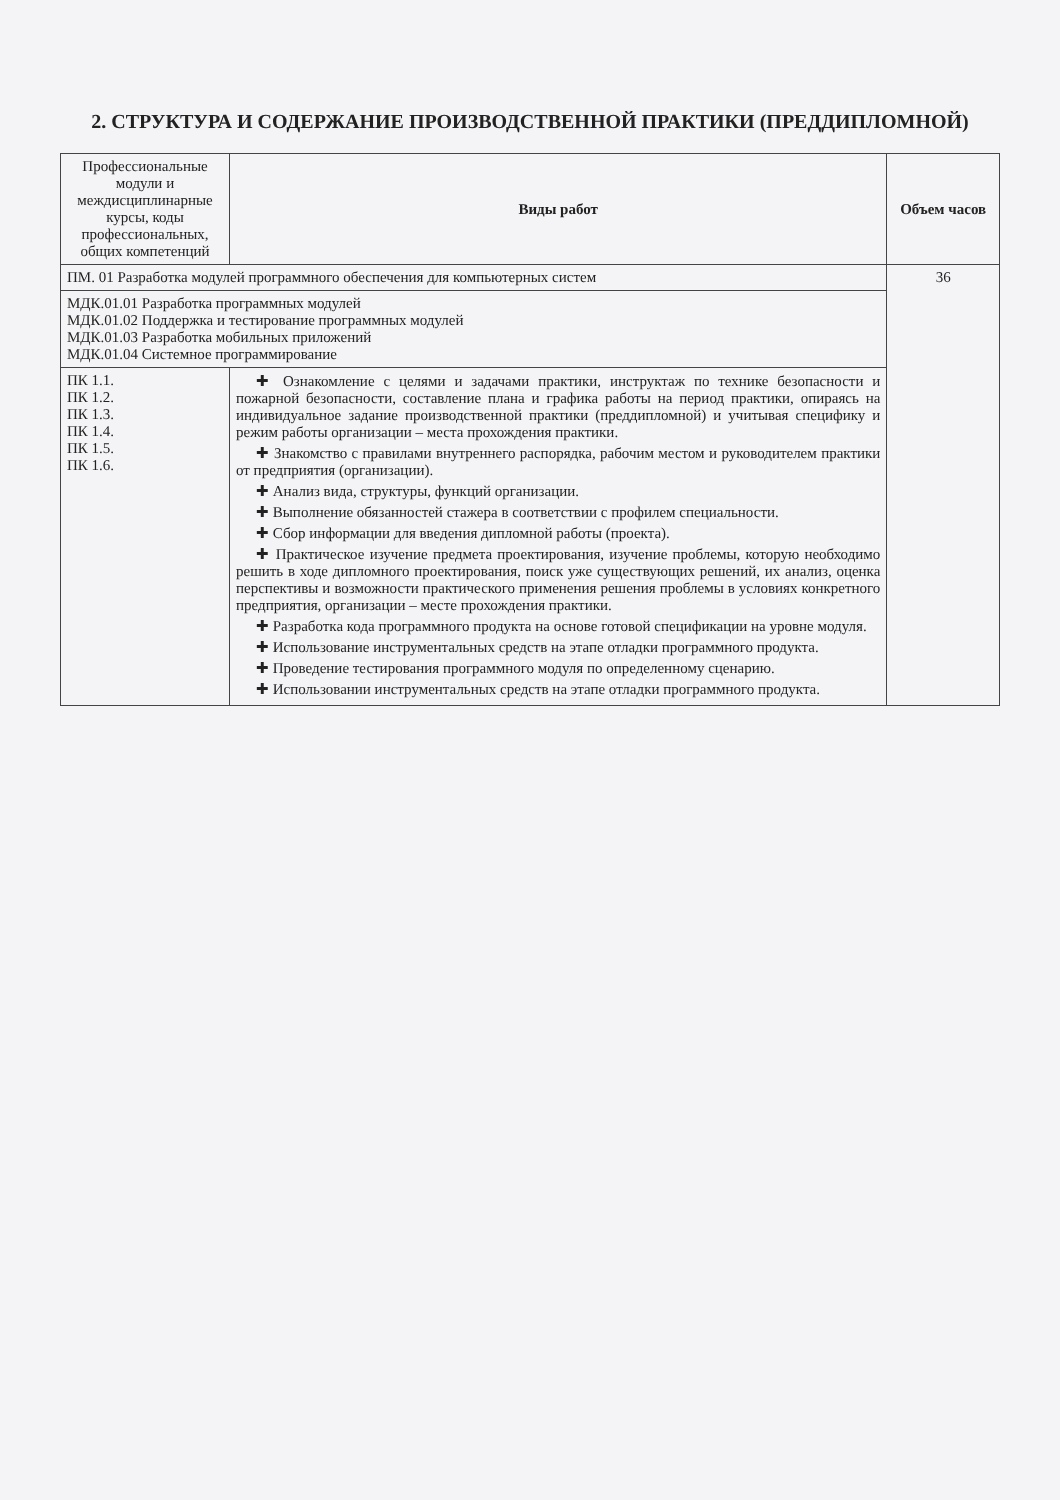2. СТРУКТУРА И СОДЕРЖАНИЕ ПРОИЗВОДСТВЕННОЙ ПРАКТИКИ (ПРЕДДИПЛОМНОЙ)
| Профессиональные модули и междисциплинарные курсы, коды профессиональных, общих компетенций | Виды работ | Объем часов |
| --- | --- | --- |
| ПМ. 01 Разработка модулей программного обеспечения для компьютерных систем | | 36 |
| МДК.01.01 Разработка программных модулей МДК.01.02 Поддержка и тестирование программных модулей МДК.01.03 Разработка мобильных приложений МДК.01.04 Системное программирование | | |
| ПК 1.1. ПК 1.2. ПК 1.3. ПК 1.4. ПК 1.5. ПК 1.6. | ✚ Ознакомление с целями и задачами практики, инструктаж по технике безопасности и пожарной безопасности, составление плана и графика работы на период практики, опираясь на индивидуальное задание производственной практики (преддипломной) и учитывая специфику и режим работы организации – места прохождения практики. ✚ Знакомство с правилами внутреннего распорядка, рабочим местом и руководителем практики от предприятия (организации). ✚ Анализ вида, структуры, функций организации. ✚ Выполнение обязанностей стажера в соответствии с профилем специальности. ✚ Сбор информации для введения дипломной работы (проекта). ✚ Практическое изучение предмета проектирования, изучение проблемы, которую необходимо решить в ходе дипломного проектирования, поиск уже существующих решений, их анализ, оценка перспективы и возможности практического применения решения проблемы в условиях конкретного предприятия, организации – месте прохождения практики. ✚ Разработка кода программного продукта на основе готовой спецификации на уровне модуля. ✚ Использование инструментальных средств на этапе отладки программного продукта. ✚ Проведение тестирования программного модуля по определенному сценарию. ✚ Использовании инструментальных средств на этапе отладки программного продукта. | |